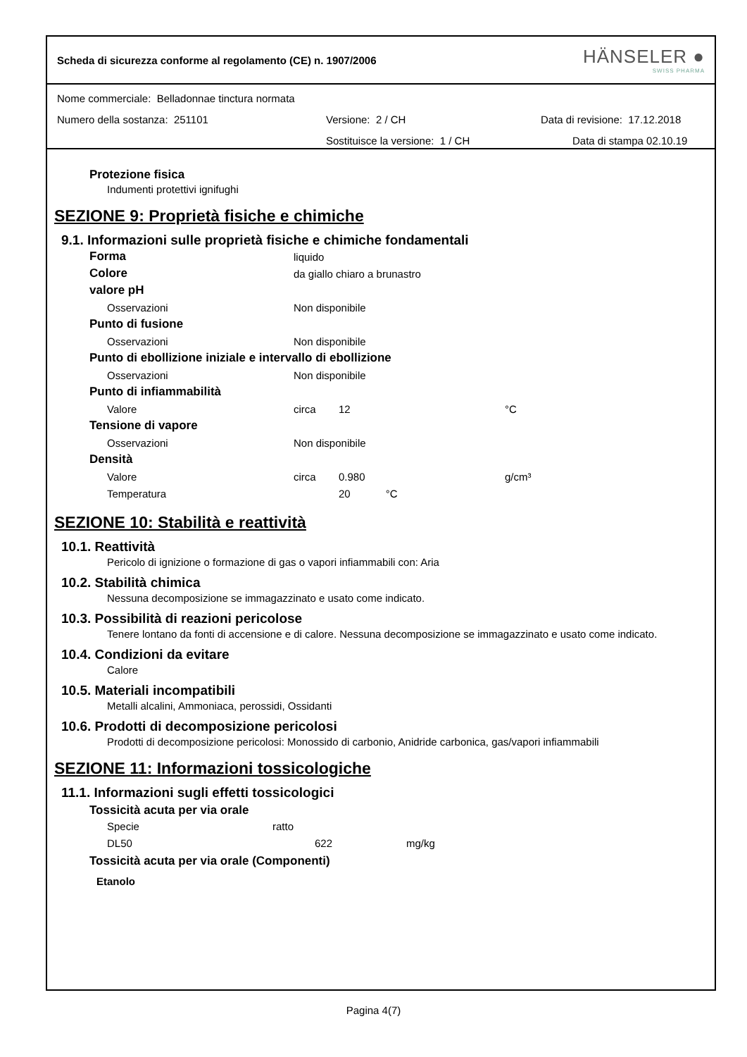Scheda di sicurezza conforme al regolamento (CE) n. 1907/2006
HÄNSELER ●
SWISS PHARMA
Nome commerciale: Belladonnae tinctura normata
Numero della sostanza: 251101 Versione: 2 / CH Data di revisione: 17.12.2018
Sostituisce la versione: 1 / CH Data di stampa 02.10.19
Protezione fisica
Indumenti protettivi ignifughi
SEZIONE 9: Proprietà fisiche e chimiche
9.1. Informazioni sulle proprietà fisiche e chimiche fondamentali
| Forma | liquido | | |
| Colore | da giallo chiaro a brunastro | | |
| valore pH | | | |
| Osservazioni | Non disponibile | | |
| Punto di fusione | | | |
| Osservazioni | Non disponibile | | |
| Punto di ebollizione iniziale e intervallo di ebollizione | | | |
| Osservazioni | Non disponibile | | |
| Punto di infiammabilità | | | |
| Valore | circa | 12 | °C |
| Tensione di vapore | | | |
| Osservazioni | Non disponibile | | |
| Densità | | | |
| Valore | circa | 0.980 | g/cm³ |
| Temperatura | | 20 °C | |
SEZIONE 10: Stabilità e reattività
10.1. Reattività
Pericolo di ignizione o formazione di gas o vapori infiammabili con: Aria
10.2. Stabilità chimica
Nessuna decomposizione se immagazzinato e usato come indicato.
10.3. Possibilità di reazioni pericolose
Tenere lontano da fonti di accensione e di calore. Nessuna decomposizione se immagazzinato e usato come indicato.
10.4. Condizioni da evitare
Calore
10.5. Materiali incompatibili
Metalli alcalini, Ammoniaca, perossidi, Ossidanti
10.6. Prodotti di decomposizione pericolosi
Prodotti di decomposizione pericolosi: Monossido di carbonio, Anidride carbonica, gas/vapori infiammabili
SEZIONE 11: Informazioni tossicologiche
11.1. Informazioni sugli effetti tossicologici
Tossicità acuta per via orale
| Specie | ratto | |
| DL50 | 622 | mg/kg |
Tossicità acuta per via orale (Componenti)
Etanolo
Pagina 4(7)